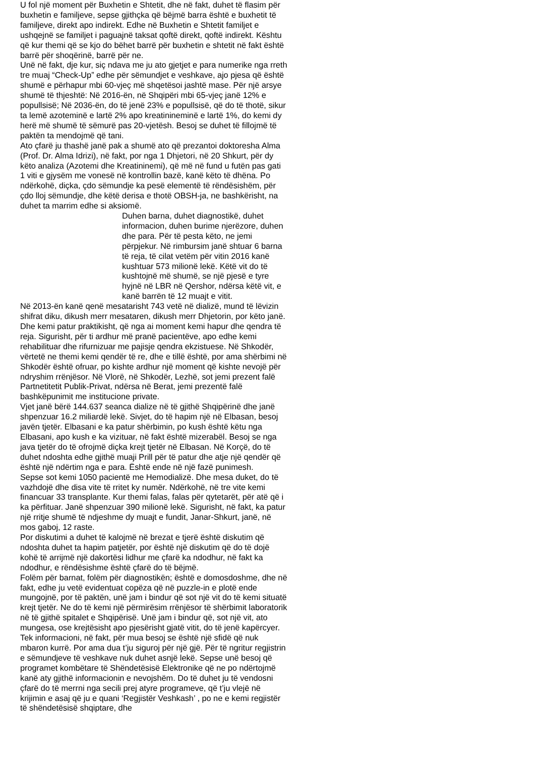U fol një moment për Buxhetin e Shtetit, dhe në fakt, duhet të flasim për buxhetin e familjeve, sepse gjithçka që bëjmë barra është e buxhetit të familjeve, direkt apo indirekt. Edhe në Buxhetin e Shtetit familjet e ushqejnë se familjet i paguajnë taksat qoftë direkt, qoftë indirekt. Kështu që kur themi që se kjo do bëhet barrë për buxhetin e shtetit në fakt është barrë për shoqërinë, barrë për ne.
Unë në fakt, dje kur, siç ndava me ju ato gjetjet e para numerike nga rreth tre muaj “Check-Up” edhe për sëmundjet e veshkave, ajo pjesa që është shumë e përhapur mbi 60-vjeç më shqetësoi jashtë mase. Për një arsye shumë të thjeshtë: Në 2016-ën, në Shqipëri mbi 65-vjeç janë 12% e popullsisë; Në 2036-ën, do të jenë 23% e popullsisë, që do të thotë, sikur ta lemë azoteminë e lartë 2% apo kreatinineminë e lartë 1%, do kemi dy herë më shumë të sëmurë pas 20-vjetësh. Besoj se duhet të fillojmë të paktën ta mendojmë që tani.
Ato çfarë ju thashë janë pak a shumë ato që prezantoi doktoresha Alma (Prof. Dr. Alma Idrizi), në fakt, por nga 1 Dhjetori, në 20 Shkurt, për dy këto analiza (Azotemi dhe Kreatininemi), që më në fund u futën pas gati 1 viti e gjysëm me vonesë në kontrollin bazë, kanë këto të dhëna. Po ndërkohë, diçka, çdo sëmundje ka pesë elementë të rëndësishëm, për çdo lloj sëmundje, dhe këtë derisa e thotë OBSH-ja, ne bashkërisht, na duhet ta marrim edhe si aksiomë.
Duhen barna, duhet diagnostikë, duhet informacion, duhen burime njerëzore, duhen dhe para. Për të pesta këto, ne jemi përpjekur. Në rimbursim janë shtuar 6 barna të reja, të cilat vetëm për vitin 2016 kanë kushtuar 573 milionë lekë. Këtë vit do të kushtojnë më shumë, se një pjesë e tyre hyjnë në LBR në Qershor, ndërsa këtë vit, e kanë barrën të 12 muajt e vitit.
Në 2013-ën kanë qenë mesatarisht 743 vetë në dializë, mund të lëvizin shifrat diku, dikush merr mesataren, dikush merr Dhjetorin, por këto janë. Dhe kemi patur praktikisht, që nga ai moment kemi hapur dhe qendra të reja. Sigurisht, për ti ardhur më pranë pacientëve, apo edhe kemi rehabilituar dhe rifurnizuar me pajisje qendra ekzistuese. Në Shkodër, vërtetë ne themi kemi qendër të re, dhe e tillë është, por ama shërbimi në Shkodër është ofruar, po kishte ardhur një moment që kishte nevojë për ndryshim rrënjësor. Në Vlorë, në Shkodër, Lezhë, sot jemi prezent falë Partnetitetit Publik-Privat, ndërsa në Berat, jemi prezentë falë bashkëpunimit me institucione private.
Vjet janë bërë 144.637 seanca dialize në të gjithë Shqipërinë dhe janë shpenzuar 16.2 miliardë lekë. Sivjet, do të hapim një në Elbasan, besoj javën tjetër. Elbasani e ka patur shërbimin, po kush është këtu nga Elbasani, apo kush e ka vizituar, në fakt është mizerabël. Besoj se nga java tjetër do të ofrojmë diçka krejt tjetër në Elbasan. Në Korçë, do të duhet ndoshta edhe gjithë muaji Prill për të patur dhe atje një qendër që është një ndërtim nga e para. Është ende në një fazë punimesh.
Sepse sot kemi 1050 pacientë me Hemodializë. Dhe mesa duket, do të vazhdojë dhe disa vite të rritet ky numër. Ndërkohë, në tre vite kemi financuar 33 transplante. Kur themi falas, falas për qytetarët, për atë që i ka përfituar. Janë shpenzuar 390 milionë lekë. Sigurisht, në fakt, ka patur një rritje shumë të ndjeshme dy muajt e fundit, Janar-Shkurt, janë, në mos gaboj, 12 raste.
Por diskutimi a duhet të kalojmë në brezat e tjerë është diskutim që ndoshta duhet ta hapim patjetër, por është një diskutim që do të dojë kohë të arrijmë një dakortësi lidhur me çfarë ka ndodhur, në fakt ka ndodhur, e rëndësishme është çfarë do të bëjmë.
Folëm për barnat, folëm për diagnostikën; është e domosdoshme, dhe në fakt, edhe ju vetë evidentuat copëza që në puzzle-in e plotë ende mungojnë, por të paktën, unë jam i bindur që sot një vit do të kemi situatë krejt tjetër. Ne do të kemi një përmirësim rrënjësor të shërbimit laboratorik në të gjithë spitalet e Shqipërisë. Unë jam i bindur që, sot një vit, ato mungesa, ose krejtësisht apo pjesërisht gjatë vitit, do të jenë kapërcyer.
Tek informacioni, në fakt, për mua besoj se është një sfidë që nuk mbaron kurrë. Por ama dua t’ju siguroj për një gjë. Për të ngritur regjistrin e sëmundjeve të veshkave nuk duhet asnjë lekë. Sepse unë besoj që programet kombëtare të Shëndetësisë Elektronike që ne po ndërtojmë kanë aty gjithë informacionin e nevojshëm. Do të duhet ju të vendosni çfarë do të merrni nga secili prej atyre programeve, që t’ju vlejë në krijimin e asaj që ju e quani ‘Regjistër Veshkash’ , po ne e kemi regjistër të shëndetësisë shqiptare, dhe